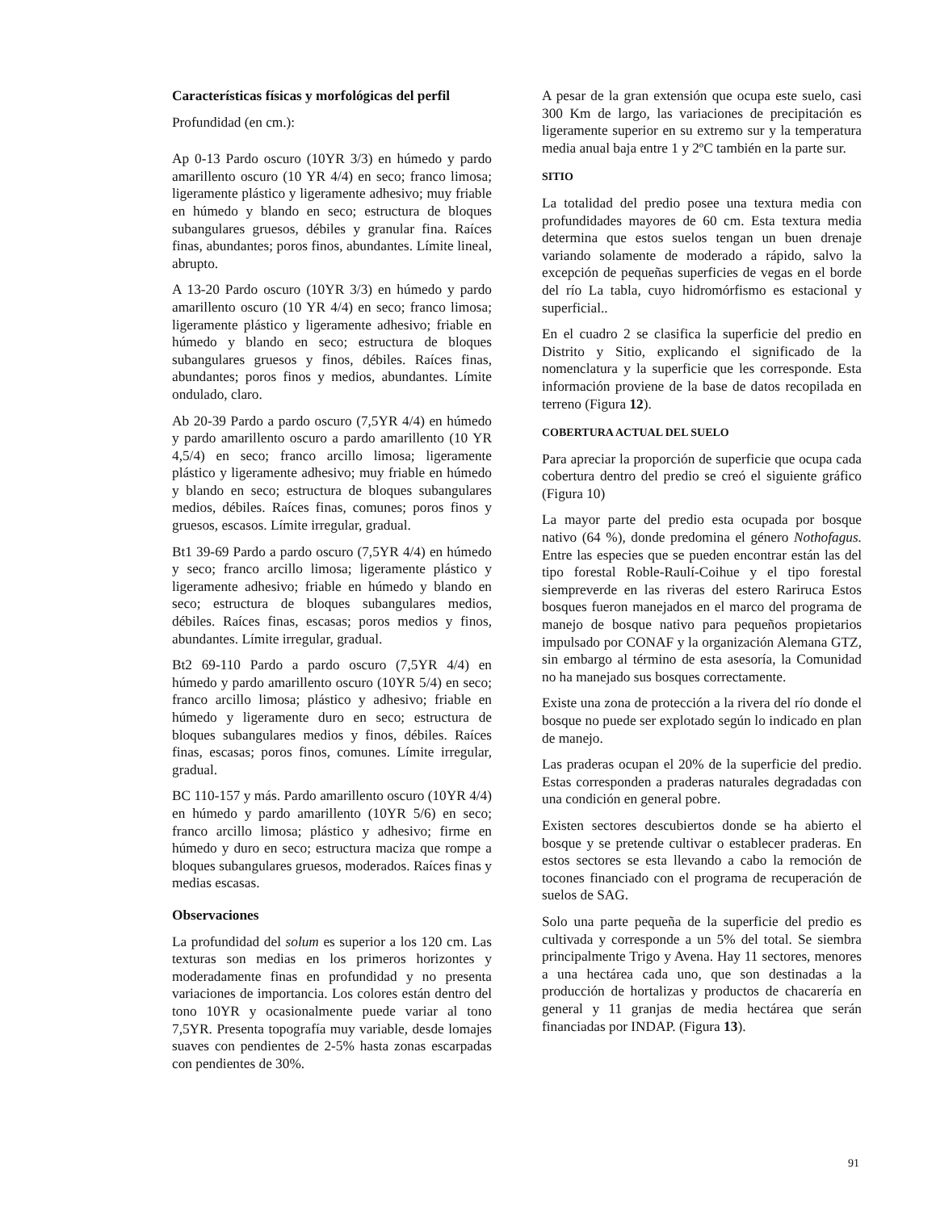Características físicas y morfológicas del perfil
Profundidad (en cm.):
Ap 0-13 Pardo oscuro (10YR 3/3) en húmedo y pardo amarillento oscuro (10 YR 4/4) en seco; franco limosa; ligeramente plástico y ligeramente adhesivo; muy friable en húmedo y blando en seco; estructura de bloques subangulares gruesos, débiles y granular fina. Raíces finas, abundantes; poros finos, abundantes. Límite lineal, abrupto.
A 13-20 Pardo oscuro (10YR 3/3) en húmedo y pardo amarillento oscuro (10 YR 4/4) en seco; franco limosa; ligeramente plástico y ligeramente adhesivo; friable en húmedo y blando en seco; estructura de bloques subangulares gruesos y finos, débiles. Raíces finas, abundantes; poros finos y medios, abundantes. Límite ondulado, claro.
Ab 20-39 Pardo a pardo oscuro (7,5YR 4/4) en húmedo y pardo amarillento oscuro a pardo amarillento (10 YR 4,5/4) en seco; franco arcillo limosa; ligeramente plástico y ligeramente adhesivo; muy friable en húmedo y blando en seco; estructura de bloques subangulares medios, débiles. Raíces finas, comunes; poros finos y gruesos, escasos. Límite irregular, gradual.
Bt1 39-69 Pardo a pardo oscuro (7,5YR 4/4) en húmedo y seco; franco arcillo limosa; ligeramente plástico y ligeramente adhesivo; friable en húmedo y blando en seco; estructura de bloques subangulares medios, débiles. Raíces finas, escasas; poros medios y finos, abundantes. Límite irregular, gradual.
Bt2 69-110 Pardo a pardo oscuro (7,5YR 4/4) en húmedo y pardo amarillento oscuro (10YR 5/4) en seco; franco arcillo limosa; plástico y adhesivo; friable en húmedo y ligeramente duro en seco; estructura de bloques subangulares medios y finos, débiles. Raíces finas, escasas; poros finos, comunes. Límite irregular, gradual.
BC 110-157 y más. Pardo amarillento oscuro (10YR 4/4) en húmedo y pardo amarillento (10YR 5/6) en seco; franco arcillo limosa; plástico y adhesivo; firme en húmedo y duro en seco; estructura maciza que rompe a bloques subangulares gruesos, moderados. Raíces finas y medias escasas.
Observaciones
La profundidad del solum es superior a los 120 cm. Las texturas son medias en los primeros horizontes y moderadamente finas en profundidad y no presenta variaciones de importancia. Los colores están dentro del tono 10YR y ocasionalmente puede variar al tono 7,5YR. Presenta topografía muy variable, desde lomajes suaves con pendientes de 2-5% hasta zonas escarpadas con pendientes de 30%.
A pesar de la gran extensión que ocupa este suelo, casi 300 Km de largo, las variaciones de precipitación es ligeramente superior en su extremo sur y la temperatura media anual baja entre 1 y 2ºC también en la parte sur.
SITIO
La totalidad del predio posee una textura media con profundidades mayores de 60 cm. Esta textura media determina que estos suelos tengan un buen drenaje variando solamente de moderado a rápido, salvo la excepción de pequeñas superficies de vegas en el borde del río La tabla, cuyo hidromórfismo es estacional y superficial..
En el cuadro 2 se clasifica la superficie del predio en Distrito y Sitio, explicando el significado de la nomenclatura y la superficie que les corresponde. Esta información proviene de la base de datos recopilada en terreno (Figura 12).
COBERTURA ACTUAL DEL SUELO
Para apreciar la proporción de superficie que ocupa cada cobertura dentro del predio se creó el siguiente gráfico (Figura 10)
La mayor parte del predio esta ocupada por bosque nativo (64 %), donde predomina el género Nothofagus. Entre las especies que se pueden encontrar están las del tipo forestal Roble-Raulí-Coihue y el tipo forestal siempreverde en las riveras del estero Rariruca Estos bosques fueron manejados en el marco del programa de manejo de bosque nativo para pequeños propietarios impulsado por CONAF y la organización Alemana GTZ, sin embargo al término de esta asesoría, la Comunidad no ha manejado sus bosques correctamente.
Existe una zona de protección a la rivera del río donde el bosque no puede ser explotado según lo indicado en plan de manejo.
Las praderas ocupan el 20% de la superficie del predio. Estas corresponden a praderas naturales degradadas con una condición en general pobre.
Existen sectores descubiertos donde se ha abierto el bosque y se pretende cultivar o establecer praderas. En estos sectores se esta llevando a cabo la remoción de tocones financiado con el programa de recuperación de suelos de SAG.
Solo una parte pequeña de la superficie del predio es cultivada y corresponde a un 5% del total. Se siembra principalmente Trigo y Avena. Hay 11 sectores, menores a una hectárea cada uno, que son destinadas a la producción de hortalizas y productos de chacarería en general y 11 granjas de media hectárea que serán financiadas por INDAP. (Figura 13).
91